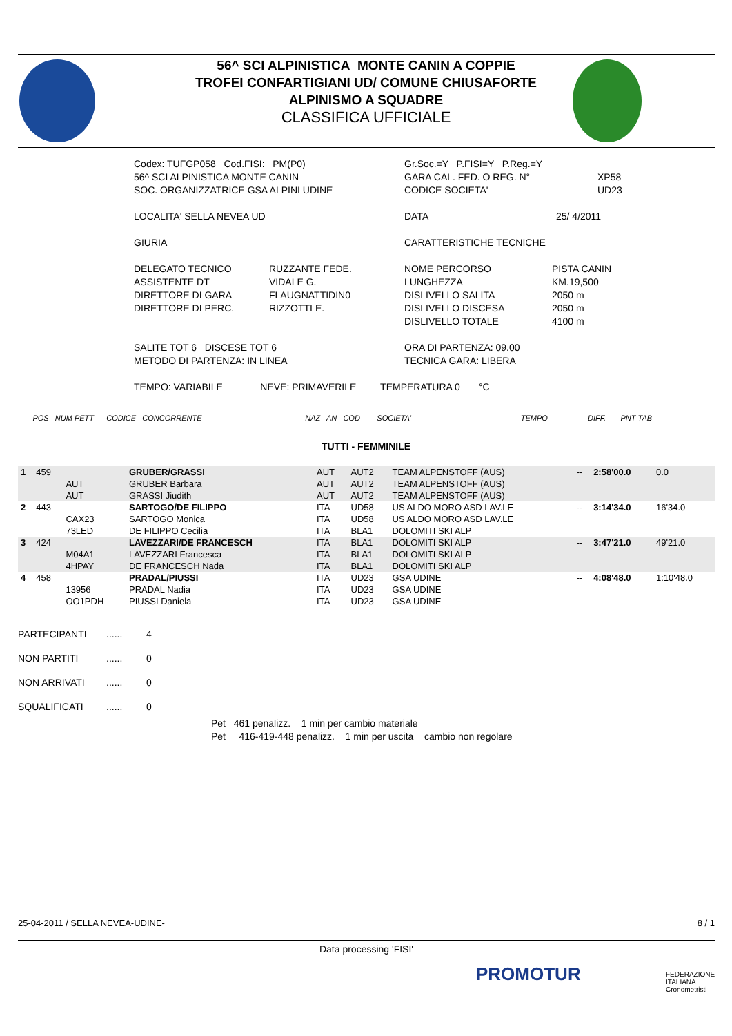56^ SCI ALPINISTICA MONTE CANIN A COPPIE
TROFEI CONFARTIGIANI UD/ COMUNE CHIUSAFORTE
ALPINISMO A SQUADRE
CLASSIFICA UFFICIALE
Codex: TUFGP058 Cod.FISI: PM(P0) Gr.Soc.=Y P.FISI=Y P.Reg.=Y
56^ SCI ALPINISTICA MONTE CANIN GARA CAL. FED. O REG. N° XP58
SOC. ORGANIZZATRICE GSA ALPINI UDINE CODICE SOCIETA' UD23
LOCALITA' SELLA NEVEA UD DATA 25/ 4/2011
GIURIA CARATTERISTICHE TECNICHE
DELEGATO TECNICO
ASSISTENTE DT
DIRETTORE DI GARA
DIRETTORE DI PERC.
RUZZANTE FEDE.
VIDALE G.
FLAUGNATTIDIN0
RIZZOTTI E.
NOME PERCORSO
LUNGHEZZA
DISLIVELLO SALITA
DISLIVELLO DISCESA
DISLIVELLO TOTALE
PISTA CANIN
KM.19,500
2050 m
2050 m
4100 m
SALITE TOT 6 DISCESE TOT 6
METODO DI PARTENZA: IN LINEA
ORA DI PARTENZA: 09.00
TECNICA GARA: LIBERA
TEMPO: VARIABILE NEVE: PRIMAVERILE TEMPERATURA 0 °C
POS NUM PETT CODICE CONCORRENTE NAZ AN COD SOCIETA' TEMPO DIFF. PNT TAB
TUTTI - FEMMINILE
| 1 | 459 | | GRUBER/GRASSI | AUT | AUT2 | TEAM ALPENSTOFF (AUS) | -- | 2:58'00.0 | 0.0 |
| | | AUT | GRUBER Barbara | AUT | AUT2 | TEAM ALPENSTOFF (AUS) | | | |
| | | AUT | GRASSI Jiudith | AUT | AUT2 | TEAM ALPENSTOFF (AUS) | | | |
| 2 | 443 | | SARTOGO/DE FILIPPO | ITA | UD58 | US ALDO MORO ASD LAV.LE | -- | 3:14'34.0 | 16'34.0 |
| | | CAX23 | SARTOGO Monica | ITA | UD58 | US ALDO MORO ASD LAV.LE | | | |
| | | 73LED | DE FILIPPO Cecilia | ITA | BLA1 | DOLOMITI SKI ALP | | | |
| 3 | 424 | | LAVEZZARI/DE FRANCESCH | ITA | BLA1 | DOLOMITI SKI ALP | -- | 3:47'21.0 | 49'21.0 |
| | | M04A1 | LAVEZZARI Francesca | ITA | BLA1 | DOLOMITI SKI ALP | | | |
| | | 4HPAY | DE FRANCESCH Nada | ITA | BLA1 | DOLOMITI SKI ALP | | | |
| 4 | 458 | | PRADAL/PIUSSI | ITA | UD23 | GSA UDINE | -- | 4:08'48.0 | 1:10'48.0 |
| | | 13956 | PRADAL Nadia | ITA | UD23 | GSA UDINE | | | |
| | | OO1PDH | PIUSSI Daniela | ITA | UD23 | GSA UDINE | | | |
| PARTECIPANTI | ...... | 4 |
| NON PARTITI | ...... | 0 |
| NON ARRIVATI | ...... | 0 |
| SQUALIFICATI | ...... | 0 |
Pet 461 penalizz. 1 min per cambio materiale
Pet 416-419-448 penalizz. 1 min per uscita cambio non regolare
25-04-2011 / SELLA NEVEA-UDINE- 8 / 1
Data processing 'FISI'
PROMOTUR
FEDERAZIONE ITALIANA
Cronometristi